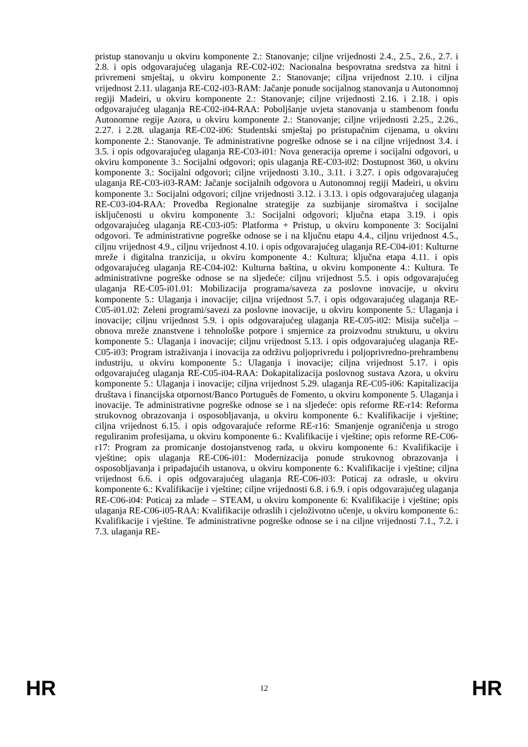pristup stanovanju u okviru komponente 2.: Stanovanje; ciljne vrijednosti 2.4., 2.5., 2.6., 2.7. i 2.8. i opis odgovarajućeg ulaganja RE-C02-i02: Nacionalna bespovratna sredstva za hitni i privremeni smještaj, u okviru komponente 2.: Stanovanje; ciljna vrijednost 2.10. i ciljna vrijednost 2.11. ulaganja RE-C02-i03-RAM: Jačanje ponude socijalnog stanovanja u Autonomnoj regiji Madeiri, u okviru komponente 2.: Stanovanje; ciljne vrijednosti 2.16. i 2.18. i opis odgovarajućeg ulaganja RE-C02-i04-RAA: Poboljšanje uvjeta stanovanja u stambenom fondu Autonomne regije Azora, u okviru komponente 2.: Stanovanje; ciljne vrijednosti 2.25., 2.26., 2.27. i 2.28. ulaganja RE-C02-i06: Studentski smještaj po pristupačnim cijenama, u okviru komponente 2.: Stanovanje. Te administrativne pogreške odnose se i na ciljne vrijednost 3.4. i 3.5. i opis odgovarajućeg ulaganja RE-C03-i01: Nova generacija opreme i socijalni odgovori, u okviru komponente 3.: Socijalni odgovori; opis ulaganja RE-C03-i02: Dostupnost 360, u okviru komponente 3.: Socijalni odgovori; ciljne vrijednosti 3.10., 3.11. i 3.27. i opis odgovarajućeg ulaganja RE-C03-i03-RAM: Jačanje socijalnih odgovora u Autonomnoj regiji Madeiri, u okviru komponente 3.: Socijalni odgovori; ciljne vrijednosti 3.12. i 3.13. i opis odgovarajućeg ulaganja RE-C03-i04-RAA: Provedba Regionalne strategije za suzbijanje siromaštva i socijalne isključenosti u okviru komponente 3.: Socijalni odgovori; ključna etapa 3.19. i opis odgovarajućeg ulaganja RE-C03-i05: Platforma + Pristup, u okviru komponente 3: Socijalni odgovori. Te administrativne pogreške odnose se i na ključnu etapu 4.4., ciljnu vrijednost 4.5., ciljnu vrijednost 4.9., ciljnu vrijednost 4.10. i opis odgovarajućeg ulaganja RE-C04-i01: Kulturne mreže i digitalna tranzicija, u okviru komponente 4.: Kultura; ključna etapa 4.11. i opis odgovarajućeg ulaganja RE-C04-i02: Kulturna baština, u okviru komponente 4.: Kultura. Te administrativne pogreške odnose se na sljedeće: ciljnu vrijednost 5.5. i opis odgovarajućeg ulaganja RE-C05-i01.01: Mobilizacija programa/saveza za poslovne inovacije, u okviru komponente 5.: Ulaganja i inovacije; ciljna vrijednost 5.7. i opis odgovarajućeg ulaganja RE-C05-i01.02: Zeleni programi/savezi za poslovne inovacije, u okviru komponente 5.: Ulaganja i inovacije; ciljnu vrijednost 5.9. i opis odgovarajućeg ulaganja RE-C05-i02: Misija sučelja – obnova mreže znanstvene i tehnološke potpore i smjernice za proizvodnu strukturu, u okviru komponente 5.: Ulaganja i inovacije; ciljnu vrijednost 5.13. i opis odgovarajućeg ulaganja RE-C05-i03: Program istraživanja i inovacija za održivu poljoprivredu i poljoprivredno-prehrambenu industriju, u okviru komponente 5.: Ulaganja i inovacije; ciljna vrijednost 5.17. i opis odgovarajućeg ulaganja RE-C05-i04-RAA: Dokapitalizacija poslovnog sustava Azora, u okviru komponente 5.: Ulaganja i inovacije; ciljna vrijednost 5.29. ulaganja RE-C05-i06: Kapitalizacija društava i financijska otpornost/Banco Português de Fomento, u okviru komponente 5. Ulaganja i inovacije. Te administrativne pogreške odnose se i na sljedeće: opis reforme RE-r14: Reforma strukovnog obrazovanja i osposobljavanja, u okviru komponente 6.: Kvalifikacije i vještine; ciljna vrijednost 6.15. i opis odgovarajuće reforme RE-r16: Smanjenje ograničenja u strogo reguliranim profesijama, u okviru komponente 6.: Kvalifikacije i vještine; opis reforme RE-C06-r17: Program za promicanje dostojanstvenog rada, u okviru komponente 6.: Kvalifikacije i vještine; opis ulaganja RE-C06-i01: Modernizacija ponude strukovnog obrazovanja i osposobljavanja i pripadajućih ustanova, u okviru komponente 6.: Kvalifikacije i vještine; ciljna vrijednost 6.6. i opis odgovarajućeg ulaganja RE-C06-i03: Poticaj za odrasle, u okviru komponente 6.: Kvalifikacije i vještine; ciljne vrijednosti 6.8. i 6.9. i opis odgovarajućeg ulaganja RE-C06-i04: Poticaj za mlade – STEAM, u okviru komponente 6: Kvalifikacije i vještine; opis ulaganja RE-C06-i05-RAA: Kvalifikacije odraslih i cjeloživotno učenje, u okviru komponente 6.: Kvalifikacije i vještine. Te administrativne pogreške odnose se i na ciljne vrijednosti 7.1., 7.2. i 7.3. ulaganja RE-
HR 12 HR